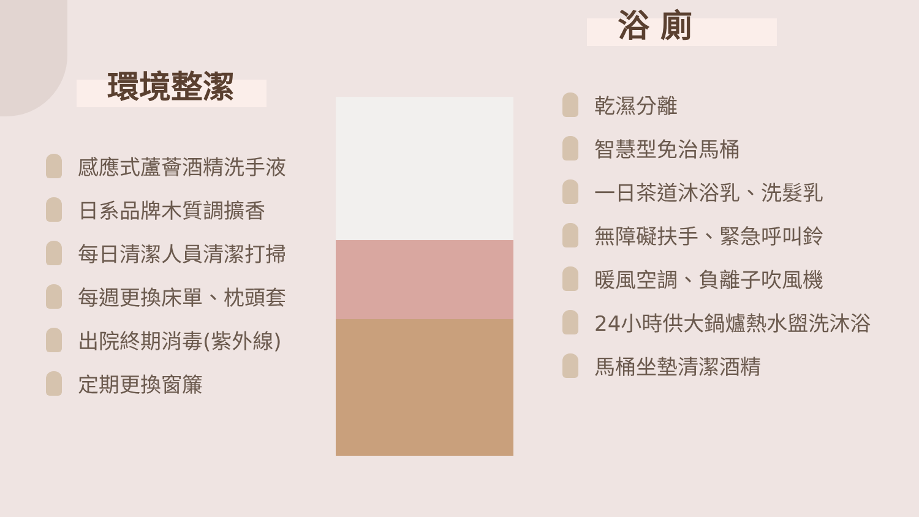環境整潔
感應式蘆薈酒精洗手液
日系品牌木質調擴香
每日清潔人員清潔打掃
每週更換床單、枕頭套
出院終期消毒(紫外線)
定期更換窗簾
浴 廁
乾濕分離
智慧型免治馬桶
一日茶道沐浴乳、洗髮乳
無障礙扶手、緊急呼叫鈴
暖風空調、負離子吹風機
24小時供大鍋爐熱水盥洗沐浴
馬桶坐墊清潔酒精